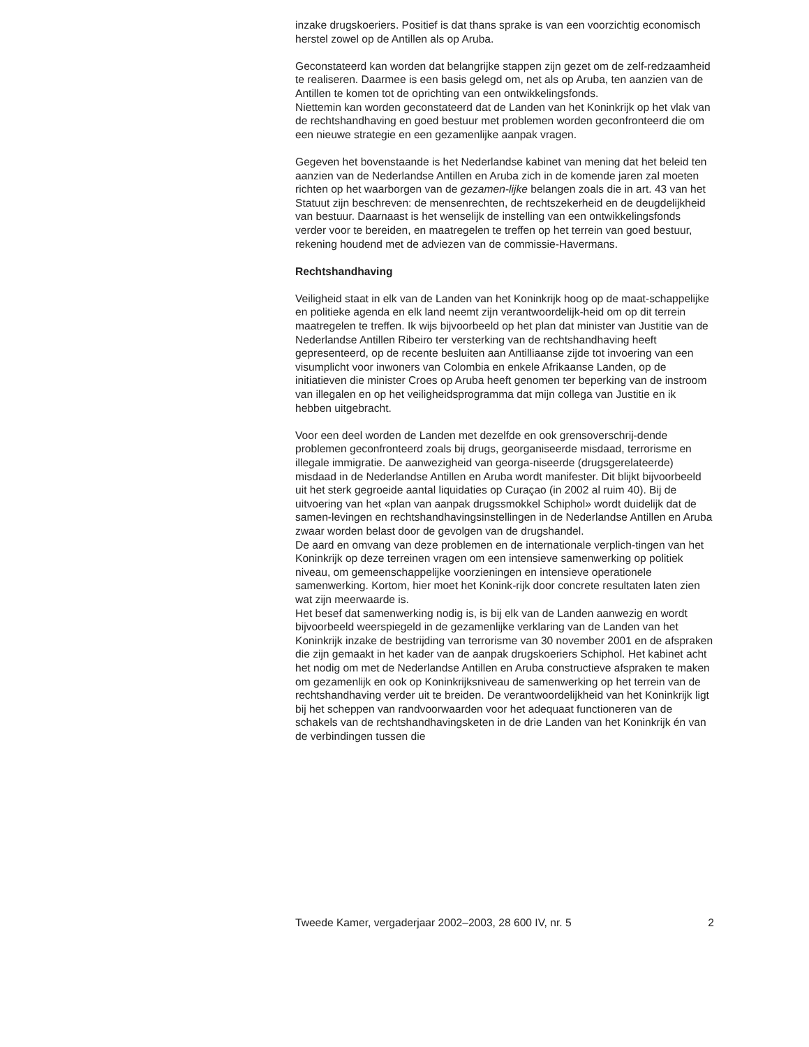inzake drugskoeriers. Positief is dat thans sprake is van een voorzichtig economisch herstel zowel op de Antillen als op Aruba.
Geconstateerd kan worden dat belangrijke stappen zijn gezet om de zelf-redzaamheid te realiseren. Daarmee is een basis gelegd om, net als op Aruba, ten aanzien van de Antillen te komen tot de oprichting van een ontwikkelingsfonds.
Niettemin kan worden geconstateerd dat de Landen van het Koninkrijk op het vlak van de rechtshandhaving en goed bestuur met problemen worden geconfronteerd die om een nieuwe strategie en een gezamenlijke aanpak vragen.
Gegeven het bovenstaande is het Nederlandse kabinet van mening dat het beleid ten aanzien van de Nederlandse Antillen en Aruba zich in de komende jaren zal moeten richten op het waarborgen van de gezamen-lijke belangen zoals die in art. 43 van het Statuut zijn beschreven: de mensenrechten, de rechtszekerheid en de deugdelijkheid van bestuur. Daarnaast is het wenselijk de instelling van een ontwikkelingsfonds verder voor te bereiden, en maatregelen te treffen op het terrein van goed bestuur, rekening houdend met de adviezen van de commissie-Havermans.
Rechtshandhaving
Veiligheid staat in elk van de Landen van het Koninkrijk hoog op de maat-schappelijke en politieke agenda en elk land neemt zijn verantwoordelijk-heid om op dit terrein maatregelen te treffen. Ik wijs bijvoorbeeld op het plan dat minister van Justitie van de Nederlandse Antillen Ribeiro ter versterking van de rechtshandhaving heeft gepresenteerd, op de recente besluiten aan Antilliaanse zijde tot invoering van een visumplicht voor inwoners van Colombia en enkele Afrikaanse Landen, op de initiatieven die minister Croes op Aruba heeft genomen ter beperking van de instroom van illegalen en op het veiligheidsprogramma dat mijn collega van Justitie en ik hebben uitgebracht.
Voor een deel worden de Landen met dezelfde en ook grensoverschrij-dende problemen geconfronteerd zoals bij drugs, georganiseerde misdaad, terrorisme en illegale immigratie. De aanwezigheid van georga-niseerde (drugsgerelateerde) misdaad in de Nederlandse Antillen en Aruba wordt manifester. Dit blijkt bijvoorbeeld uit het sterk gegroeide aantal liquidaties op Curaçao (in 2002 al ruim 40). Bij de uitvoering van het «plan van aanpak drugssmokkel Schiphol» wordt duidelijk dat de samen-levingen en rechtshandhavingsinstellingen in de Nederlandse Antillen en Aruba zwaar worden belast door de gevolgen van de drugshandel.
De aard en omvang van deze problemen en de internationale verplich-tingen van het Koninkrijk op deze terreinen vragen om een intensieve samenwerking op politiek niveau, om gemeenschappelijke voorzieningen en intensieve operationele samenwerking. Kortom, hier moet het Konink-rijk door concrete resultaten laten zien wat zijn meerwaarde is.
Het besef dat samenwerking nodig is, is bij elk van de Landen aanwezig en wordt bijvoorbeeld weerspiegeld in de gezamenlijke verklaring van de Landen van het Koninkrijk inzake de bestrijding van terrorisme van 30 november 2001 en de afspraken die zijn gemaakt in het kader van de aanpak drugskoeriers Schiphol. Het kabinet acht het nodig om met de Nederlandse Antillen en Aruba constructieve afspraken te maken om gezamenlijk en ook op Koninkrijksniveau de samenwerking op het terrein van de rechtshandhaving verder uit te breiden. De verantwoordelijkheid van het Koninkrijk ligt bij het scheppen van randvoorwaarden voor het adequaat functioneren van de schakels van de rechtshandhavingsketen in de drie Landen van het Koninkrijk én van de verbindingen tussen die
Tweede Kamer, vergaderjaar 2002–2003, 28 600 IV, nr. 5 2